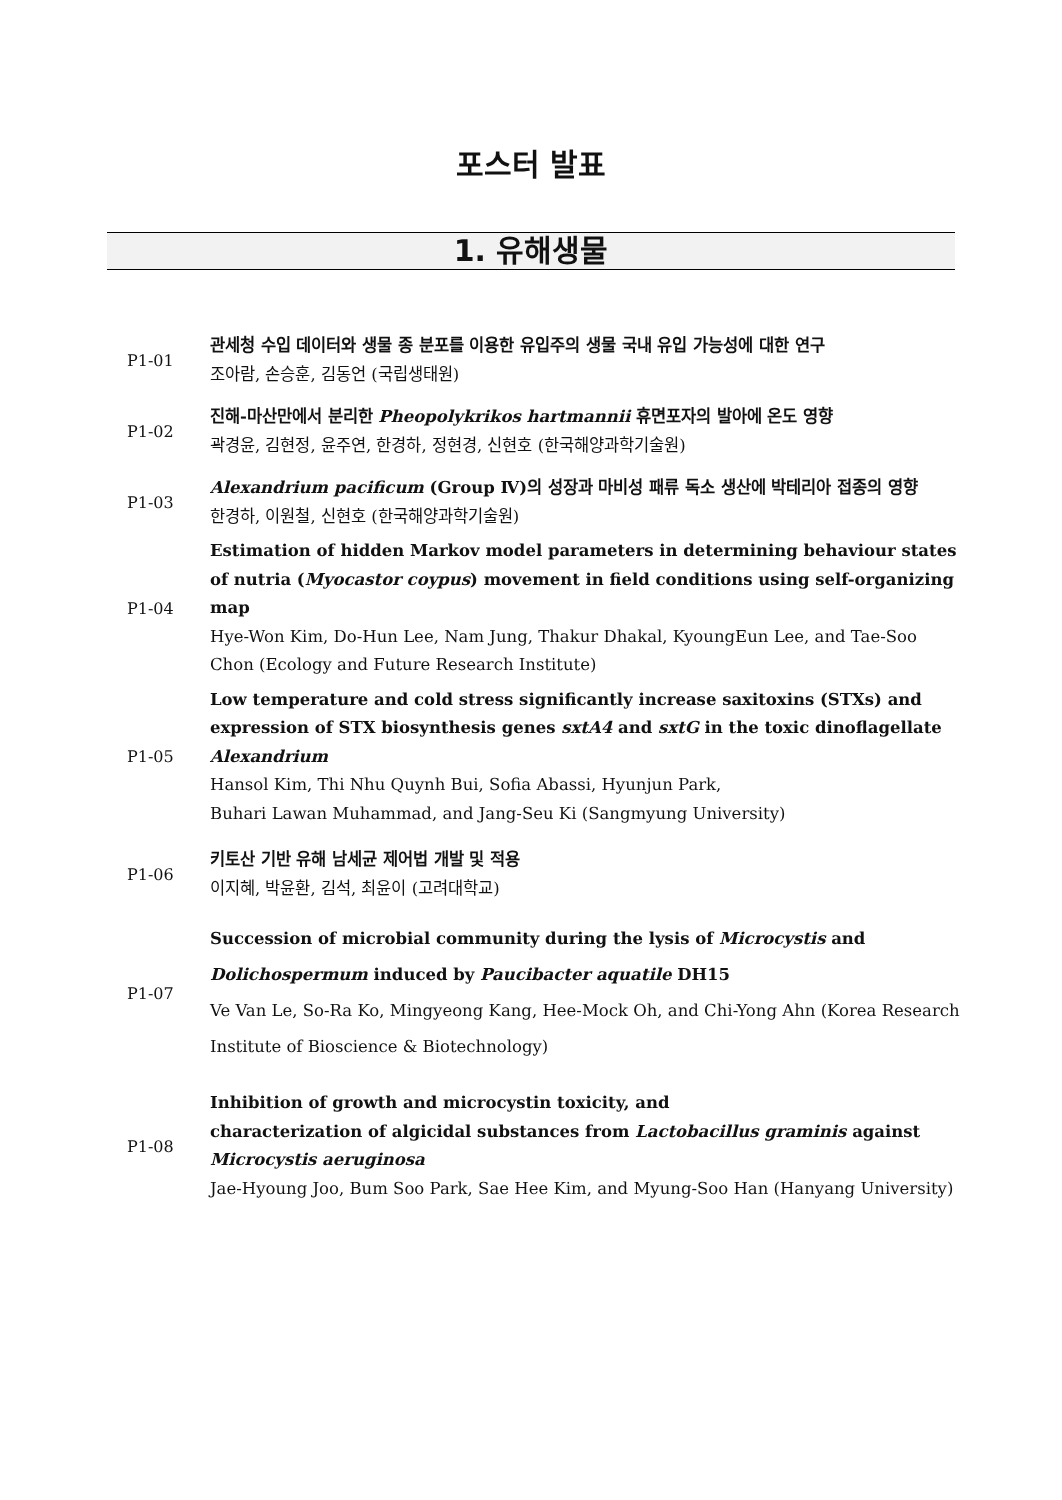포스터 발표
1. 유해생물
P1-01
관세청 수입 데이터와 생물 종 분포를 이용한 유입주의 생물 국내 유입 가능성에 대한 연구
조아람, 손승훈, 김동언 (국립생태원)
P1-02
진해-마산만에서 분리한 Pheopolykrikos hartmannii 휴면포자의 발아에 온도 영향
곽경윤, 김현정, 윤주연, 한경하, 정현경, 신현호 (한국해양과학기술원)
P1-03
Alexandrium pacificum (Group Ⅳ)의 성장과 마비성 패류 독소 생산에 박테리아 접종의 영향
한경하, 이원철, 신현호 (한국해양과학기술원)
P1-04
Estimation of hidden Markov model parameters in determining behaviour states of nutria (Myocastor coypus) movement in field conditions using self-organizing map
Hye-Won Kim, Do-Hun Lee, Nam Jung, Thakur Dhakal, KyoungEun Lee, and Tae-Soo Chon (Ecology and Future Research Institute)
P1-05
Low temperature and cold stress significantly increase saxitoxins (STXs) and expression of STX biosynthesis genes sxtA4 and sxtG in the toxic dinoflagellate Alexandrium
Hansol Kim, Thi Nhu Quynh Bui, Sofia Abassi, Hyunjun Park,
Buhari Lawan Muhammad, and Jang-Seu Ki (Sangmyung University)
P1-06
키토산 기반 유해 남세균 제어법 개발 및 적용
이지혜, 박윤환, 김석, 최윤이 (고려대학교)
P1-07
Succession of microbial community during the lysis of Microcystis and Dolichospermum induced by Paucibacter aquatile DH15
Ve Van Le, So-Ra Ko, Mingyeong Kang, Hee-Mock Oh, and Chi-Yong Ahn (Korea Research Institute of Bioscience & Biotechnology)
P1-08
Inhibition of growth and microcystin toxicity, and
characterization of algicidal substances from Lactobacillus graminis against Microcystis aeruginosa
Jae-Hyoung Joo, Bum Soo Park, Sae Hee Kim, and Myung-Soo Han (Hanyang University)